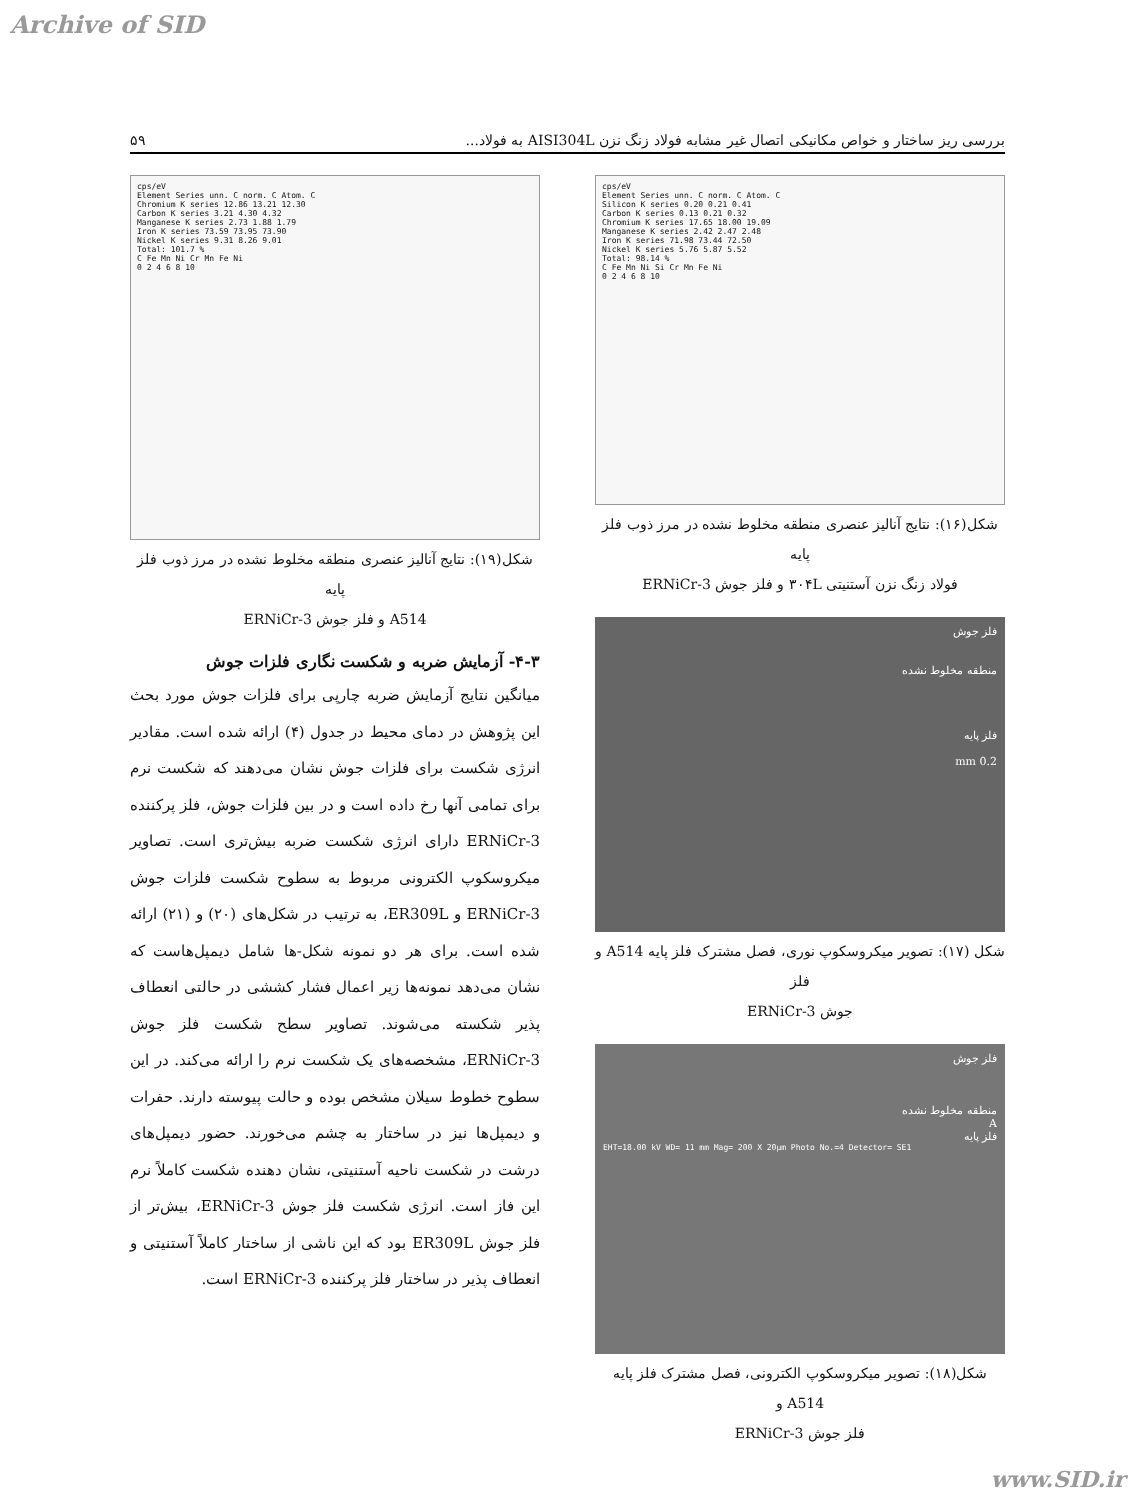Archive of SID
بررسی ریز ساختار و خواص مکانیکی اتصال غیر مشابه فولاد زنگ نزن AISI304L به فولاد... ۵۹
cps/eV
Element Series unn. C norm. C Atom. C
Silicon K series 0.20 0.21 0.41
Carbon K series 0.13 0.21 0.32
Chromium K series 17.65 18.00 19.09
Manganese K series 2.42 2.47 2.48
Iron K series 71.98 73.44 72.50
Nickel K series 5.76 5.87 5.52
Total: 98.14 %
C Fe Mn Ni Si Cr Mn Fe Ni
0 2 4 6 8 10
شکل(۱۶): نتایج آنالیز عنصری منطقه مخلوط نشده در مرز ذوب فلز پایه
فولاد زنگ نزن آستنیتی ۳۰۴L و فلز جوش ERNiCr-3
فلز جوش
منطقه مخلوط نشده
فلز پایه
0.2 mm
شکل (۱۷): تصویر میکروسکوپ نوری، فصل مشترک فلز پایه A514 و فلز
جوش ERNiCr-3
فلز جوش
منطقه مخلوط نشده
A
فلز پایه
EHT=18.00 kV WD= 11 mm Mag= 200 X 20µm Photo No.=4 Detector= SE1
شکل(۱۸): تصویر میکروسکوپ الکترونی، فصل مشترک فلز پایه A514 و
فلز جوش ERNiCr-3
cps/eV
Element Series unn. C norm. C Atom. C
Chromium K series 12.86 13.21 12.30
Carbon K series 3.21 4.30 4.32
Manganese K series 2.73 1.88 1.79
Iron K series 73.59 73.95 73.90
Nickel K series 9.31 8.26 9.01
Total: 101.7 %
C Fe Mn Ni Cr Mn Fe Ni
0 2 4 6 8 10
شکل(۱۹): نتایج آنالیز عنصری منطقه مخلوط نشده در مرز ذوب فلز پایه
A514 و فلز جوش ERNiCr-3
۴-۳- آزمایش ضربه و شکست نگاری فلزات جوش
میانگین نتایج آزمایش ضربه چارپی برای فلزات جوش مورد بحث این پژوهش در دمای محیط در جدول (۴) ارائه شده است. مقادیر انرژی شکست برای فلزات جوش نشان می‌دهند که شکست نرم برای تمامی آنها رخ داده است و در بین فلزات جوش، فلز پرکننده ERNiCr-3 دارای انرژی شکست ضربه بیش‌تری است. تصاویر میکروسکوپ الکترونی مربوط به سطوح شکست فلزات جوش ERNiCr-3 و ER309L، به ترتیب در شکل‌های (۲۰) و (۲۱) ارائه شده است. برای هر دو نمونه شکل-ها شامل دیمپل‌هاست که نشان می‌دهد نمونه‌ها زیر اعمال فشار کششی در حالتی انعطاف پذیر شکسته می‌شوند. تصاویر سطح شکست فلز جوش ERNiCr-3، مشخصه‌های یک شکست نرم را ارائه می‌کند. در این سطوح خطوط سیلان مشخص بوده و حالت پیوسته دارند. حفرات و دیمپل‌ها نیز در ساختار به چشم می‌خورند. حضور دیمپل‌های درشت در شکست ناحیه آستنیتی، نشان دهنده شکست کاملاً نرم این فاز است. انرژی شکست فلز جوش ERNiCr-3، بیش‌تر از فلز جوش ER309L بود که این ناشی از ساختار کاملاً آستنیتی و انعطاف پذیر در ساختار فلز پرکننده ERNiCr-3 است.
www.SID.ir